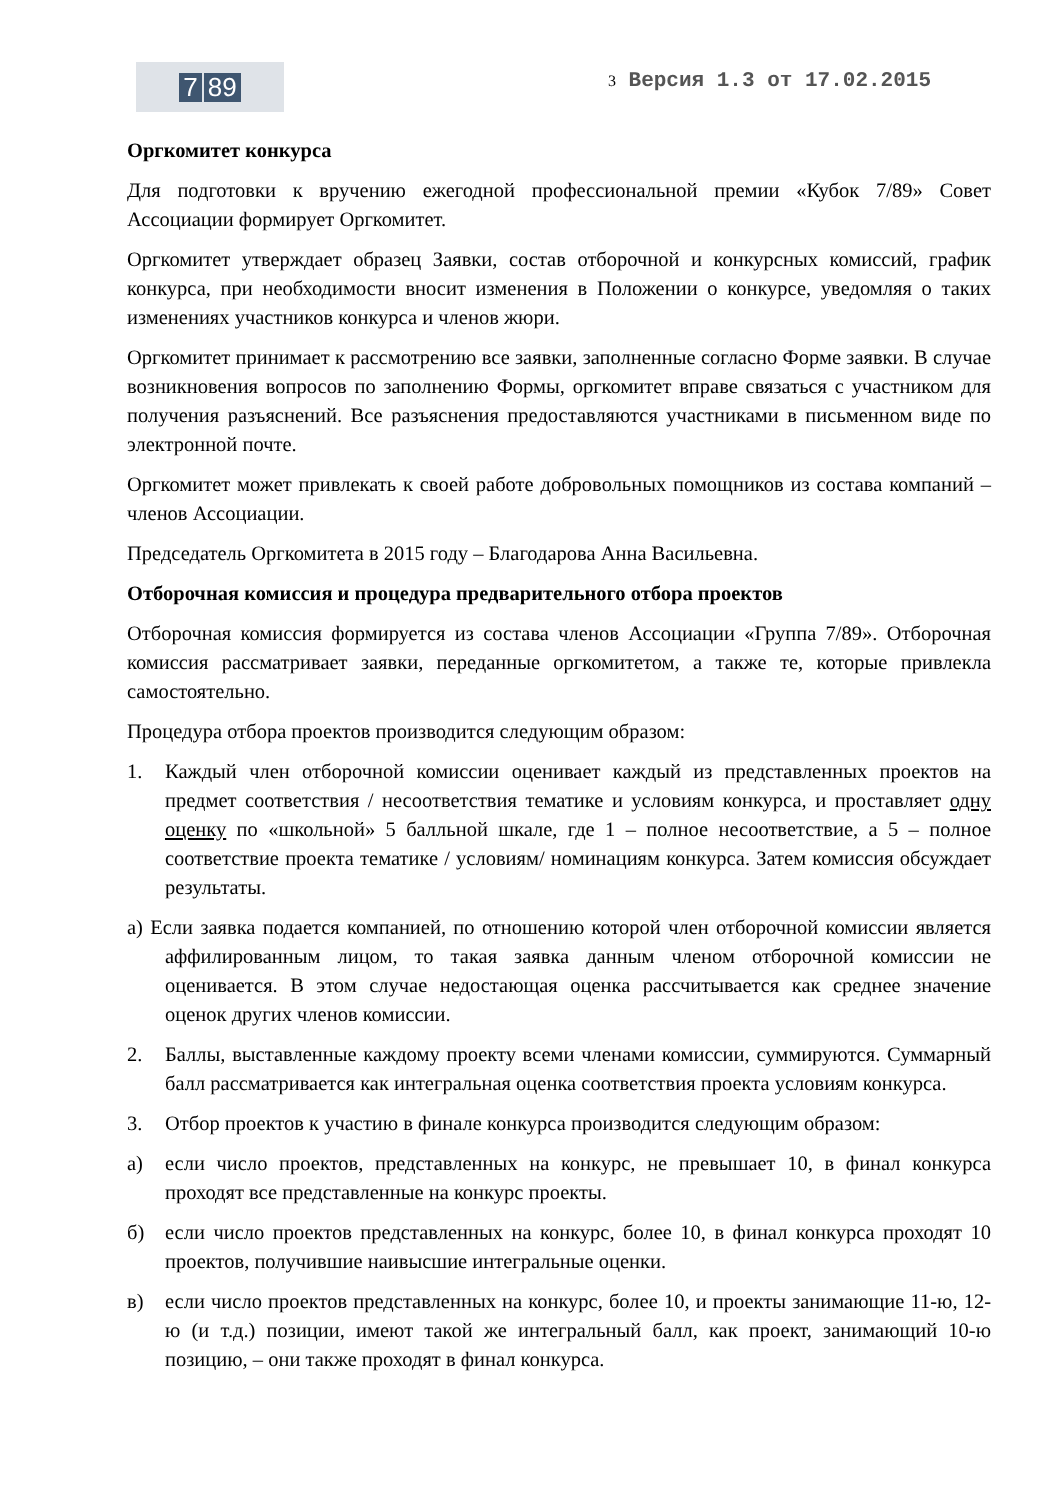7 89
3 Версия 1.3 от 17.02.2015
Оргкомитет конкурса
Для подготовки к вручению ежегодной профессиональной премии «Кубок 7/89» Совет Ассоциации формирует Оргкомитет.
Оргкомитет утверждает образец Заявки, состав отборочной и конкурсных комиссий, график конкурса, при необходимости вносит изменения в Положении о конкурсе, уведомляя о таких изменениях участников конкурса и членов жюри.
Оргкомитет принимает к рассмотрению все заявки, заполненные согласно Форме заявки. В случае возникновения вопросов по заполнению Формы, оргкомитет вправе связаться с участником для получения разъяснений. Все разъяснения предоставляются участниками в письменном виде по электронной почте.
Оргкомитет может привлекать к своей работе добровольных помощников из состава компаний – членов Ассоциации.
Председатель Оргкомитета в 2015 году – Благодарова Анна Васильевна.
Отборочная комиссия и процедура предварительного отбора проектов
Отборочная комиссия формируется из состава членов Ассоциации «Группа 7/89». Отборочная комиссия рассматривает заявки, переданные оргкомитетом, а также те, которые привлекла самостоятельно.
Процедура отбора проектов производится следующим образом:
1. Каждый член отборочной комиссии оценивает каждый из представленных проектов на предмет соответствия / несоответствия тематике и условиям конкурса, и проставляет одну оценку по «школьной» 5 балльной шкале, где 1 – полное несоответствие, а 5 – полное соответствие проекта тематике / условиям/ номинациям конкурса. Затем комиссия обсуждает результаты.
а) Если заявка подается компанией, по отношению которой член отборочной комиссии является аффилированным лицом, то такая заявка данным членом отборочной комиссии не оценивается. В этом случае недостающая оценка рассчитывается как среднее значение оценок других членов комиссии.
2. Баллы, выставленные каждому проекту всеми членами комиссии, суммируются. Суммарный балл рассматривается как интегральная оценка соответствия проекта условиям конкурса.
3. Отбор проектов к участию в финале конкурса производится следующим образом:
а) если число проектов, представленных на конкурс, не превышает 10, в финал конкурса проходят все представленные на конкурс проекты.
б) если число проектов представленных на конкурс, более 10, в финал конкурса проходят 10 проектов, получившие наивысшие интегральные оценки.
в) если число проектов представленных на конкурс, более 10, и проекты занимающие 11-ю, 12-ю (и т.д.) позиции, имеют такой же интегральный балл, как проект, занимающий 10-ю позицию, – они также проходят в финал конкурса.